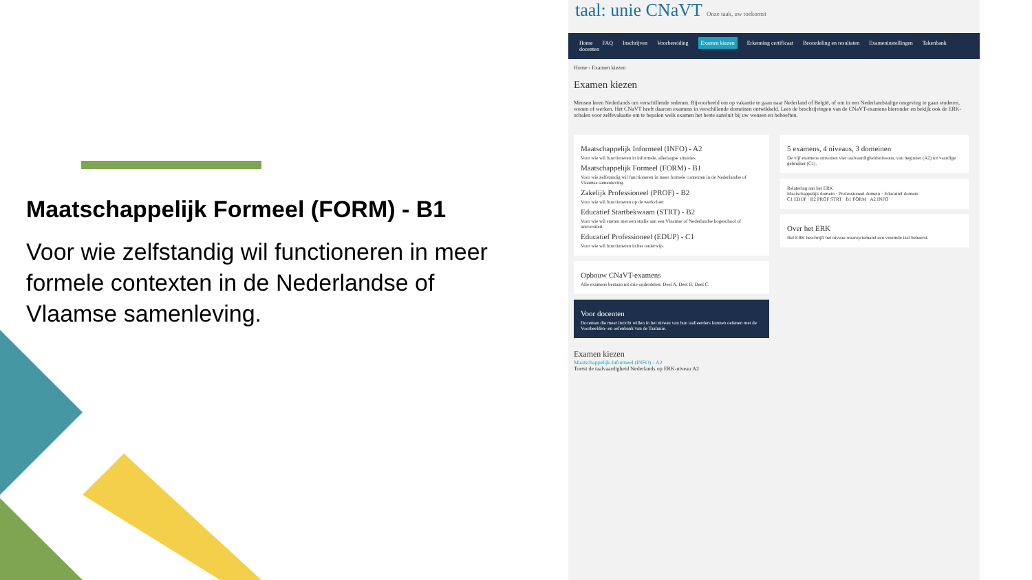Maatschappelijk Formeel (FORM) - B1
Voor wie zelfstandig wil functioneren in meer formele contexten in de Nederlandse of Vlaamse samenleving.
taal: unie CNaVT Onze taak, uw toekomst
Home FAQ Inschrijven Voorbereiding Examen kiezen Erkenning certificaat Beoordeling en resultaten Exameninstellingen Takenbank docenten
Home › Examen kiezen
Examen kiezen
Mensen leren Nederlands om verschillende redenen. Bijvoorbeeld om op vakantie te gaan naar Nederland of België, of om in een Nederlandstalige omgeving te gaan studeren, wonen of werken. Het CNaVT heeft daarom examens in verschillende domeinen ontwikkeld. Lees de beschrijvingen van de CNaVT-examens hieronder en bekijk ook de ERK-schalen voor zelfevaluatie om te bepalen welk examen het beste aansluit bij uw wensen en behoeften.
Maatschappelijk Informeel (INFO) - A2
Voor wie wil functioneren in informele, alledaagse situaties.
Maatschappelijk Formeel (FORM) - B1
Voor wie zelfstandig wil functioneren in meer formele contexten in de Nederlandse of Vlaamse samenleving.
Zakelijk Professioneel (PROF) - B2
Voor wie wil functioneren op de werkvloer.
Educatief Startbekwaam (STRT) - B2
Voor wie wil starten met een studie aan een Vlaamse of Nederlandse hogeschool of universiteit.
Educatief Professioneel (EDUP) - C1
Voor wie wil functioneren in het onderwijs.
Opbouw CNaVT-examens
Alle examens bestaan uit drie onderdelen: Deel A, Deel B, Deel C.
Voor docenten
Docenten die meer inzicht willen in het niveau van hun taalleerders kunnen oefenen met de Voorbeelden- en oefenbank van de Taalunie.
5 examens, 4 niveaus, 3 domeinen
De vijf examens omvatten vier taalvaardigheidsniveaus, van beginner (A2) tot vaardige gebruiker (C1).
Relatering aan het ERK
Maatschappelijk domein · Professioneel domein · Educatief domein
C1 EDUP · B2 PROF STRT · B1 FORM · A2 INFO
Over het ERK
Het ERK beschrijft het niveau waarop iemand een vreemde taal beheerst.
Examen kiezen
Maatschappelijk Informeel (INFO) - A2
Toetst de taalvaardigheid Nederlands op ERK-niveau A2